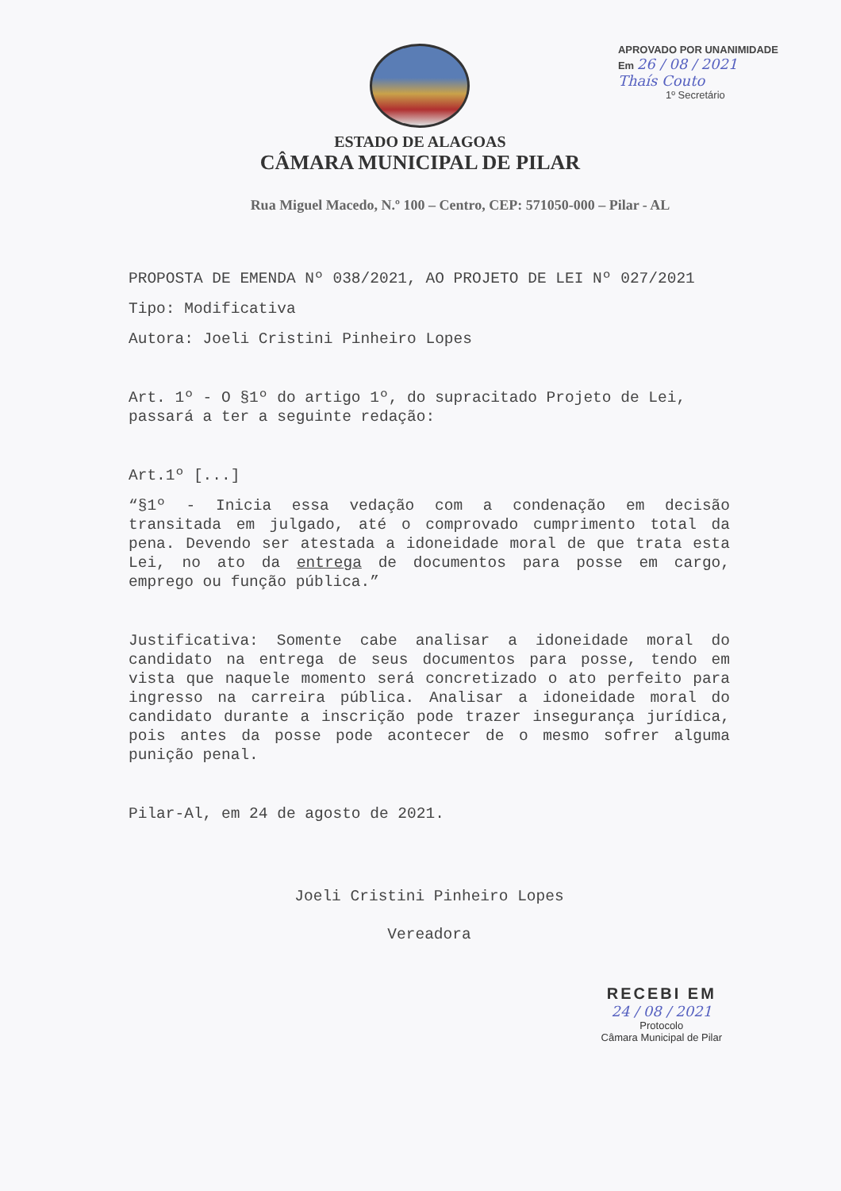ESTADO DE ALAGOAS
CÂMARA MUNICIPAL DE PILAR
APROVADO POR UNANIMIDADE
Em 26 / 08 / 2021
Thaís Couto
1º Secretário
Rua Miguel Macedo, N.º 100 – Centro, CEP: 571050-000 – Pilar - AL
PROPOSTA DE EMENDA Nº 038/2021, AO PROJETO DE LEI Nº 027/2021
Tipo: Modificativa
Autora: Joeli Cristini Pinheiro Lopes
Art. 1º - O §1º do artigo 1º, do supracitado Projeto de Lei, passará a ter a seguinte redação:
Art.1º [...]
“§1º - Inicia essa vedação com a condenação em decisão transitada em julgado, até o comprovado cumprimento total da pena. Devendo ser atestada a idoneidade moral de que trata esta Lei, no ato da entrega de documentos para posse em cargo, emprego ou função pública.”
Justificativa: Somente cabe analisar a idoneidade moral do candidato na entrega de seus documentos para posse, tendo em vista que naquele momento será concretizado o ato perfeito para ingresso na carreira pública. Analisar a idoneidade moral do candidato durante a inscrição pode trazer insegurança jurídica, pois antes da posse pode acontecer de o mesmo sofrer alguma punição penal.
Pilar-Al, em 24 de agosto de 2021.
Joeli Cristini Pinheiro Lopes
Vereadora
RECEBI EM
24 / 08 / 2021
Protocolo
Câmara Municipal de Pilar